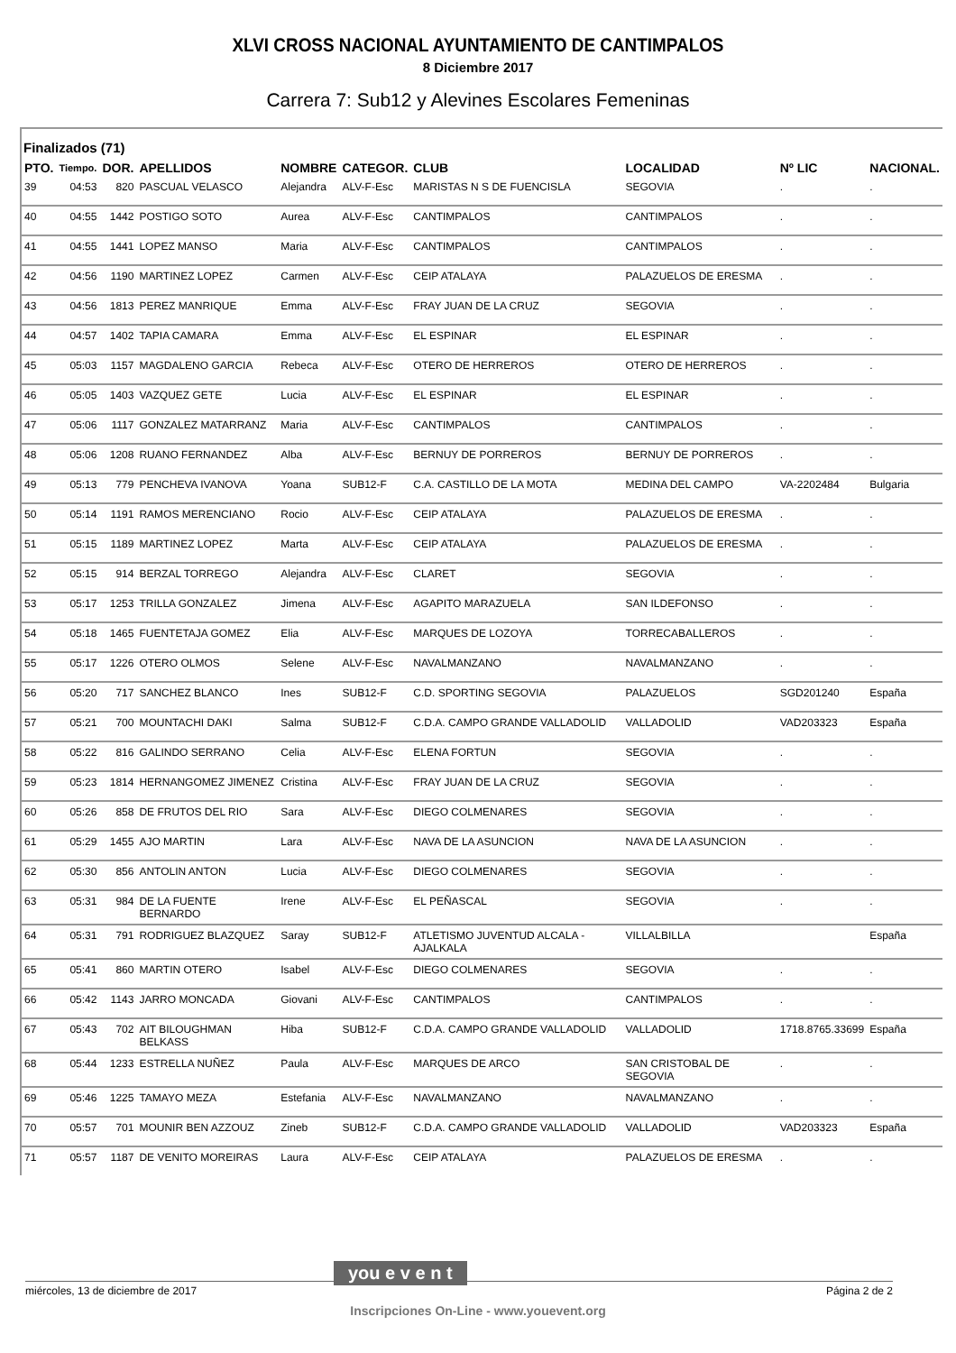XLVI CROSS NACIONAL AYUNTAMIENTO DE CANTIMPALOS
8 Diciembre 2017
Carrera 7: Sub12 y Alevines Escolares Femeninas
Finalizados (71)
| PTO. | Tiempo. | DOR. | APELLIDOS | NOMBRE | CATEGOR. | CLUB | LOCALIDAD | Nº LIC | NACIONAL. |
| --- | --- | --- | --- | --- | --- | --- | --- | --- | --- |
| 39 | 04:53 | 820 | PASCUAL VELASCO | Alejandra | ALV-F-Esc | MARISTAS N S DE FUENCISLA | SEGOVIA | . | . |
| 40 | 04:55 | 1442 | POSTIGO SOTO | Aurea | ALV-F-Esc | CANTIMPALOS | CANTIMPALOS | . | . |
| 41 | 04:55 | 1441 | LOPEZ MANSO | Maria | ALV-F-Esc | CANTIMPALOS | CANTIMPALOS | . | . |
| 42 | 04:56 | 1190 | MARTINEZ LOPEZ | Carmen | ALV-F-Esc | CEIP ATALAYA | PALAZUELOS DE ERESMA | . | . |
| 43 | 04:56 | 1813 | PEREZ MANRIQUE | Emma | ALV-F-Esc | FRAY JUAN DE LA CRUZ | SEGOVIA | . | . |
| 44 | 04:57 | 1402 | TAPIA CAMARA | Emma | ALV-F-Esc | EL ESPINAR | EL ESPINAR | . | . |
| 45 | 05:03 | 1157 | MAGDALENO GARCIA | Rebeca | ALV-F-Esc | OTERO DE HERREROS | OTERO DE HERREROS | . | . |
| 46 | 05:05 | 1403 | VAZQUEZ GETE | Lucia | ALV-F-Esc | EL ESPINAR | EL ESPINAR | . | . |
| 47 | 05:06 | 1117 | GONZALEZ MATARRANZ | Maria | ALV-F-Esc | CANTIMPALOS | CANTIMPALOS | . | . |
| 48 | 05:06 | 1208 | RUANO FERNANDEZ | Alba | ALV-F-Esc | BERNUY DE PORREROS | BERNUY DE PORREROS | . | . |
| 49 | 05:13 | 779 | PENCHEVA IVANOVA | Yoana | SUB12-F | C.A. CASTILLO DE LA MOTA | MEDINA DEL CAMPO | VA-2202484 | Bulgaria |
| 50 | 05:14 | 1191 | RAMOS MERENCIANO | Rocio | ALV-F-Esc | CEIP ATALAYA | PALAZUELOS DE ERESMA | . | . |
| 51 | 05:15 | 1189 | MARTINEZ LOPEZ | Marta | ALV-F-Esc | CEIP ATALAYA | PALAZUELOS DE ERESMA | . | . |
| 52 | 05:15 | 914 | BERZAL TORREGO | Alejandra | ALV-F-Esc | CLARET | SEGOVIA | . | . |
| 53 | 05:17 | 1253 | TRILLA GONZALEZ | Jimena | ALV-F-Esc | AGAPITO MARAZUELA | SAN ILDEFONSO | . | . |
| 54 | 05:18 | 1465 | FUENTETAJA GOMEZ | Elia | ALV-F-Esc | MARQUES DE LOZOYA | TORRECABALLEROS | . | . |
| 55 | 05:17 | 1226 | OTERO OLMOS | Selene | ALV-F-Esc | NAVALMANZANO | NAVALMANZANO | . | . |
| 56 | 05:20 | 717 | SANCHEZ BLANCO | Ines | SUB12-F | C.D. SPORTING SEGOVIA | PALAZUELOS | SGD201240 | España |
| 57 | 05:21 | 700 | MOUNTACHI DAKI | Salma | SUB12-F | C.D.A. CAMPO GRANDE VALLADOLID | VALLADOLID | VAD203323 | España |
| 58 | 05:22 | 816 | GALINDO SERRANO | Celia | ALV-F-Esc | ELENA FORTUN | SEGOVIA | . | . |
| 59 | 05:23 | 1814 | HERNANGOMEZ JIMENEZ | Cristina | ALV-F-Esc | FRAY JUAN DE LA CRUZ | SEGOVIA | . | . |
| 60 | 05:26 | 858 | DE FRUTOS DEL RIO | Sara | ALV-F-Esc | DIEGO COLMENARES | SEGOVIA | . | . |
| 61 | 05:29 | 1455 | AJO MARTIN | Lara | ALV-F-Esc | NAVA DE LA ASUNCION | NAVA DE LA ASUNCION | . | . |
| 62 | 05:30 | 856 | ANTOLIN ANTON | Lucia | ALV-F-Esc | DIEGO COLMENARES | SEGOVIA | . | . |
| 63 | 05:31 | 984 | DE LA FUENTE BERNARDO | Irene | ALV-F-Esc | EL PEÑASCAL | SEGOVIA | . | . |
| 64 | 05:31 | 791 | RODRIGUEZ BLAZQUEZ | Saray | SUB12-F | ATLETISMO JUVENTUD ALCALA - AJALKALA | VILLALBILLA | | España |
| 65 | 05:41 | 860 | MARTIN OTERO | Isabel | ALV-F-Esc | DIEGO COLMENARES | SEGOVIA | . | . |
| 66 | 05:42 | 1143 | JARRO MONCADA | Giovani | ALV-F-Esc | CANTIMPALOS | CANTIMPALOS | . | . |
| 67 | 05:43 | 702 | AIT BILOUGHMAN BELKASS | Hiba | SUB12-F | C.D.A. CAMPO GRANDE VALLADOLID | VALLADOLID | 1718.8765.33699 | España |
| 68 | 05:44 | 1233 | ESTRELLA NUÑEZ | Paula | ALV-F-Esc | MARQUES DE ARCO | SAN CRISTOBAL DE SEGOVIA | . | . |
| 69 | 05:46 | 1225 | TAMAYO MEZA | Estefania | ALV-F-Esc | NAVALMANZANO | NAVALMANZANO | . | . |
| 70 | 05:57 | 701 | MOUNIR BEN AZZOUZ | Zineb | SUB12-F | C.D.A. CAMPO GRANDE VALLADOLID | VALLADOLID | VAD203323 | España |
| 71 | 05:57 | 1187 | DE VENITO MOREIRAS | Laura | ALV-F-Esc | CEIP ATALAYA | PALAZUELOS DE ERESMA | . | . |
miércoles, 13 de diciembre de 2017 Página 2 de 2
you e v e n t
Inscripciones On-Line - www.youevent.org